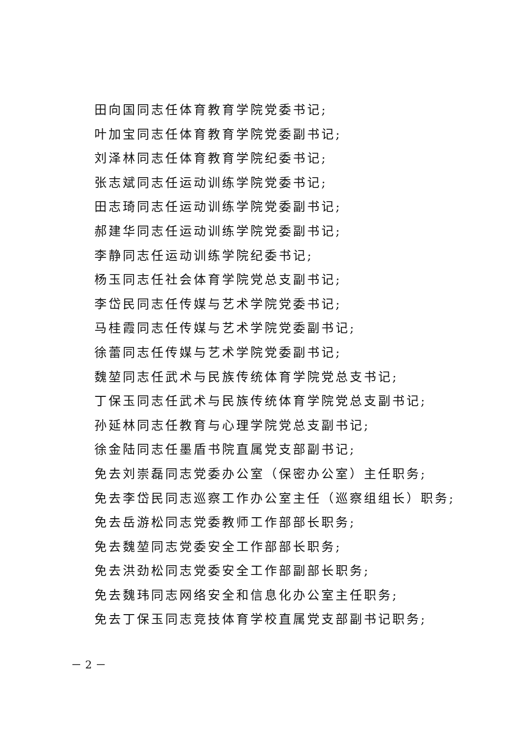田向国同志任体育教育学院党委书记;
叶加宝同志任体育教育学院党委副书记;
刘泽林同志任体育教育学院纪委书记;
张志斌同志任运动训练学院党委书记;
田志琦同志任运动训练学院党委副书记;
郝建华同志任运动训练学院党委副书记;
李静同志任运动训练学院纪委书记;
杨玉同志任社会体育学院党总支副书记;
李岱民同志任传媒与艺术学院党委书记;
马桂霞同志任传媒与艺术学院党委副书记;
徐蕾同志任传媒与艺术学院党委副书记;
魏堃同志任武术与民族传统体育学院党总支书记;
丁保玉同志任武术与民族传统体育学院党总支副书记;
孙延林同志任教育与心理学院党总支副书记;
徐金陆同志任墨盾书院直属党支部副书记;
免去刘崇磊同志党委办公室（保密办公室）主任职务;
免去李岱民同志巡察工作办公室主任（巡察组组长）职务;
免去岳游松同志党委教师工作部部长职务;
免去魏堃同志党委安全工作部部长职务;
免去洪劲松同志党委安全工作部副部长职务;
免去魏玮同志网络安全和信息化办公室主任职务;
免去丁保玉同志竞技体育学校直属党支部副书记职务;
－ 2 －